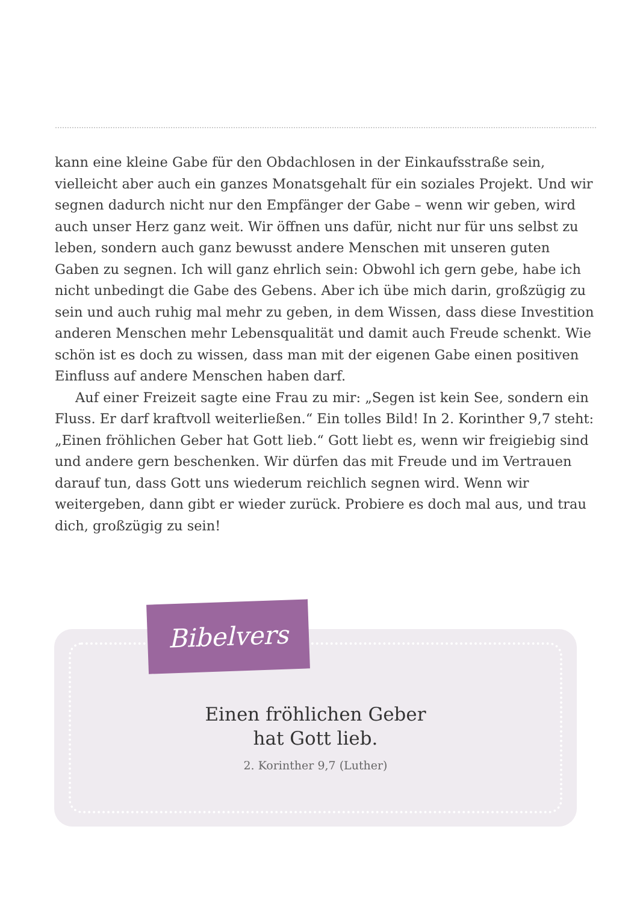kann eine kleine Gabe für den Obdachlosen in der Einkaufsstraße sein, vielleicht aber auch ein ganzes Monatsgehalt für ein soziales Projekt. Und wir segnen dadurch nicht nur den Empfänger der Gabe – wenn wir geben, wird auch unser Herz ganz weit. Wir öffnen uns dafür, nicht nur für uns selbst zu leben, sondern auch ganz bewusst andere Menschen mit unseren guten Gaben zu segnen. Ich will ganz ehrlich sein: Obwohl ich gern gebe, habe ich nicht unbedingt die Gabe des Gebens. Aber ich übe mich darin, großzügig zu sein und auch ruhig mal mehr zu geben, in dem Wissen, dass diese Investition anderen Menschen mehr Lebensquali­tät und damit auch Freude schenkt. Wie schön ist es doch zu wissen, dass man mit der eigenen Gabe einen positiven Einfluss auf andere Menschen haben darf.
Auf einer Freizeit sagte eine Frau zu mir: „Segen ist kein See, sondern ein Fluss. Er darf kraftvoll weiterließen.“ Ein tolles Bild! In 2. Korinther 9,7 steht: „Einen fröhlichen Geber hat Gott lieb.“ Gott liebt es, wenn wir freigiebig sind und andere gern beschenken. Wir dürfen das mit Freude und im Vertrauen darauf tun, dass Gott uns wiederum reichlich segnen wird. Wenn wir weitergeben, dann gibt er wieder zurück. Probiere es doch mal aus, und trau dich, großzügig zu sein!
Einen fröhlichen Geber
hat Gott lieb.
2. Korinther 9,7 (Luther)
Bibelvers